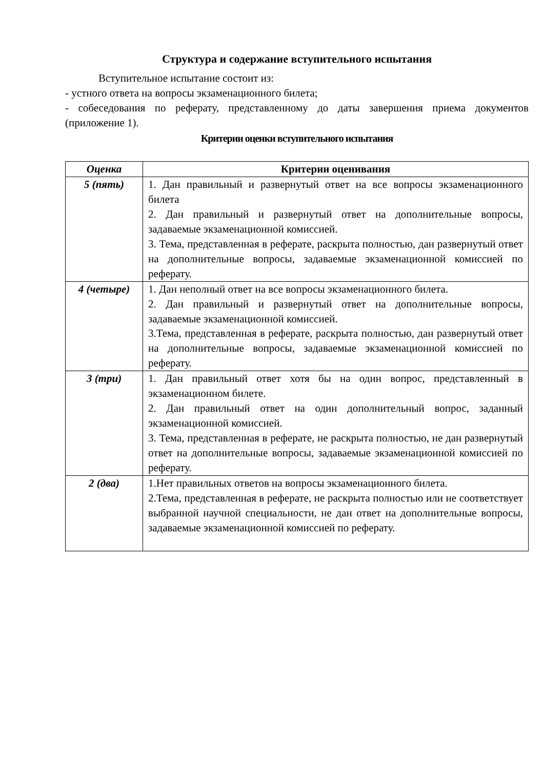Структура и содержание вступительного испытания
Вступительное испытание состоит из:
- устного ответа на вопросы экзаменационного билета;
- собеседования по реферату, представленному до даты завершения приема документов (приложение 1).
Критерии оценки вступительного испытания
| Оценка | Критерии оценивания |
| --- | --- |
| 5 (пять) | 1. Дан правильный и развернутый ответ на все вопросы экзаменационного билета 2. Дан правильный и развернутый ответ на дополнительные вопросы, задаваемые экзаменационной комиссией. 3. Тема, представленная в реферате, раскрыта полностью, дан развернутый ответ на дополнительные вопросы, задаваемые экзаменационной комиссией по реферату. |
| 4 (четыре) | 1. Дан неполный ответ на все вопросы экзаменационного билета. 2. Дан правильный и развернутый ответ на дополнительные вопросы, задаваемые экзаменационной комиссией. 3.Тема, представленная в реферате, раскрыта полностью, дан развернутый ответ на дополнительные вопросы, задаваемые экзаменационной комиссией по реферату. |
| 3 (три) | 1. Дан правильный ответ хотя бы на один вопрос, представленный в экзаменационном билете. 2. Дан правильный ответ на один дополнительный вопрос, заданный экзаменационной комиссией. 3. Тема, представленная в реферате, не раскрыта полностью, не дан развернутый ответ на дополнительные вопросы, задаваемые экзаменационной комиссией по реферату. |
| 2 (два) | 1.Нет правильных ответов на вопросы экзаменационного билета. 2.Тема, представленная в реферате, не раскрыта полностью или не соответствует выбранной научной специальности, не дан ответ на дополнительные вопросы, задаваемые экзаменационной комиссией по реферату. |